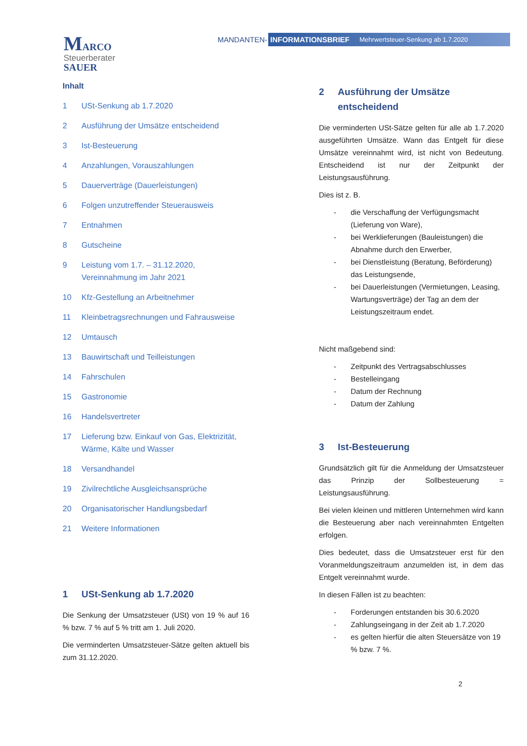MARCO
Steuerberater
SAUER
MANDANTEN-
INFORMATIONSBRIEF Mehrwertsteuer-Senkung ab 1.7.2020
Inhalt
1 USt-Senkung ab 1.7.2020
2 Ausführung der Umsätze entscheidend
3 Ist-Besteuerung
4 Anzahlungen, Vorauszahlungen
5 Dauerverträge (Dauerleistungen)
6 Folgen unzutreffender Steuerausweis
7 Entnahmen
8 Gutscheine
9 Leistung vom 1.7. – 31.12.2020,
Vereinnahmung im Jahr 2021
10 Kfz-Gestellung an Arbeitnehmer
11 Kleinbetragsrechnungen und Fahrausweise
12 Umtausch
13 Bauwirtschaft und Teilleistungen
14 Fahrschulen
15 Gastronomie
16 Handelsvertreter
17 Lieferung bzw. Einkauf von Gas, Elektrizität,
Wärme, Kälte und Wasser
18 Versandhandel
19 Zivilrechtliche Ausgleichsansprüche
20 Organisatorischer Handlungsbedarf
21 Weitere Informationen
1 USt-Senkung ab 1.7.2020
Die Senkung der Umsatzsteuer (USt) von 19 % auf 16 % bzw. 7 % auf 5 % tritt am 1. Juli 2020.
Die verminderten Umsatzsteuer-Sätze gelten aktuell bis zum 31.12.2020.
2 Ausführung der Umsätze entscheidend
Die verminderten USt-Sätze gelten für alle ab 1.7.2020 ausgeführten Umsätze. Wann das Entgelt für diese Umsätze vereinnahmt wird, ist nicht von Bedeutung. Entscheidend ist nur der Zeitpunkt der Leistungsausführung.
Dies ist z. B.
die Verschaffung der Verfügungsmacht (Lieferung von Ware),
bei Werklieferungen (Bauleistungen) die Abnahme durch den Erwerber,
bei Dienstleistung (Beratung, Beförderung) das Leistungsende,
bei Dauerleistungen (Vermietungen, Leasing, Wartungsverträge) der Tag an dem der Leistungszeitraum endet.
Nicht maßgebend sind:
Zeitpunkt des Vertragsabschlusses
Bestelleingang
Datum der Rechnung
Datum der Zahlung
3 Ist-Besteuerung
Grundsätzlich gilt für die Anmeldung der Umsatzsteuer das Prinzip der Sollbesteuerung = Leistungsausführung.
Bei vielen kleinen und mittleren Unternehmen wird kann die Besteuerung aber nach vereinnahmten Entgelten erfolgen.
Dies bedeutet, dass die Umsatzsteuer erst für den Voranmeldungszeitraum anzumelden ist, in dem das Entgelt vereinnahmt wurde.
In diesen Fällen ist zu beachten:
Forderungen entstanden bis 30.6.2020
Zahlungseingang in der Zeit ab 1.7.2020
es gelten hierfür die alten Steuersätze von 19 % bzw. 7 %.
2